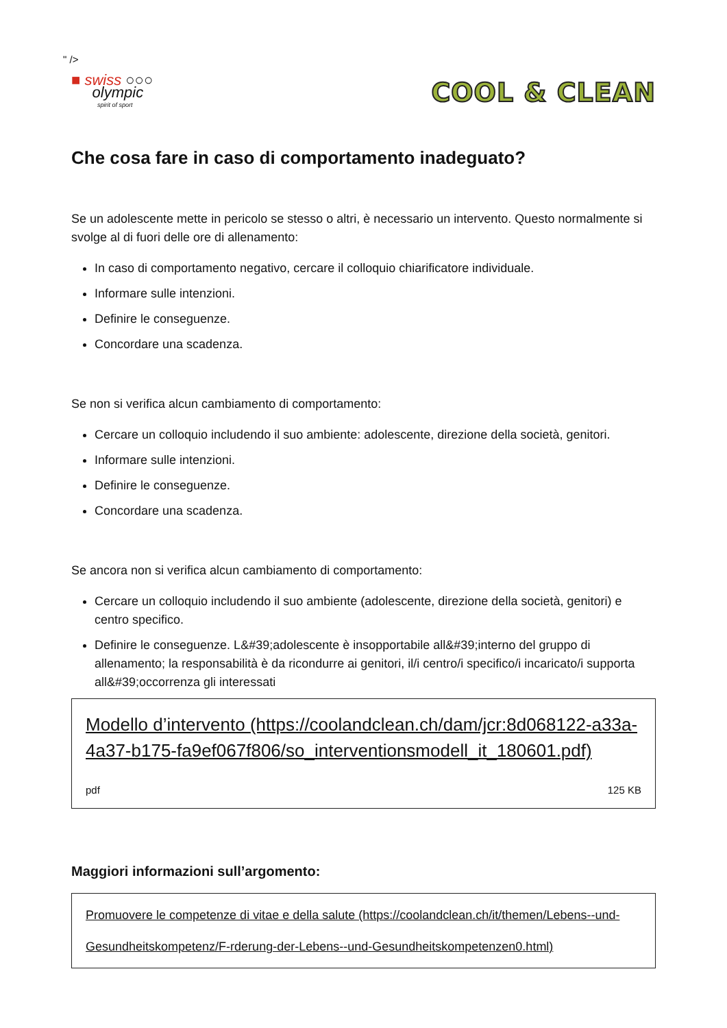" />
■ swiss ○○○
olympic
spirit of sport
COOL & CLEAN
Che cosa fare in caso di comportamento inadeguato?
Se un adolescente mette in pericolo se stesso o altri, è necessario un intervento. Questo normalmente si svolge al di fuori delle ore di allenamento:
In caso di comportamento negativo, cercare il colloquio chiarificatore individuale.
Informare sulle intenzioni.
Definire le conseguenze.
Concordare una scadenza.
Se non si verifica alcun cambiamento di comportamento:
Cercare un colloquio includendo il suo ambiente: adolescente, direzione della società, genitori.
Informare sulle intenzioni.
Definire le conseguenze.
Concordare una scadenza.
Se ancora non si verifica alcun cambiamento di comportamento:
Cercare un colloquio includendo il suo ambiente (adolescente, direzione della società, genitori) e centro specifico.
Definire le conseguenze. L&#39;adolescente è insopportabile all&#39;interno del gruppo di allenamento; la responsabilità è da ricondurre ai genitori, il/i centro/i specifico/i incaricato/i supporta all&#39;occorrenza gli interessati
Modello d’intervento (https://coolandclean.ch/dam/jcr:8d068122-a33a-4a37-b175-fa9ef067f806/so_interventionsmodell_it_180601.pdf)
pdf 125 KB
Maggiori informazioni sull’argomento:
Promuovere le competenze di vitae e della salute (https://coolandclean.ch/it/themen/Lebens--und-Gesundheitskompetenz/F-rderung-der-Lebens--und-Gesundheitskompetenzen0.html)